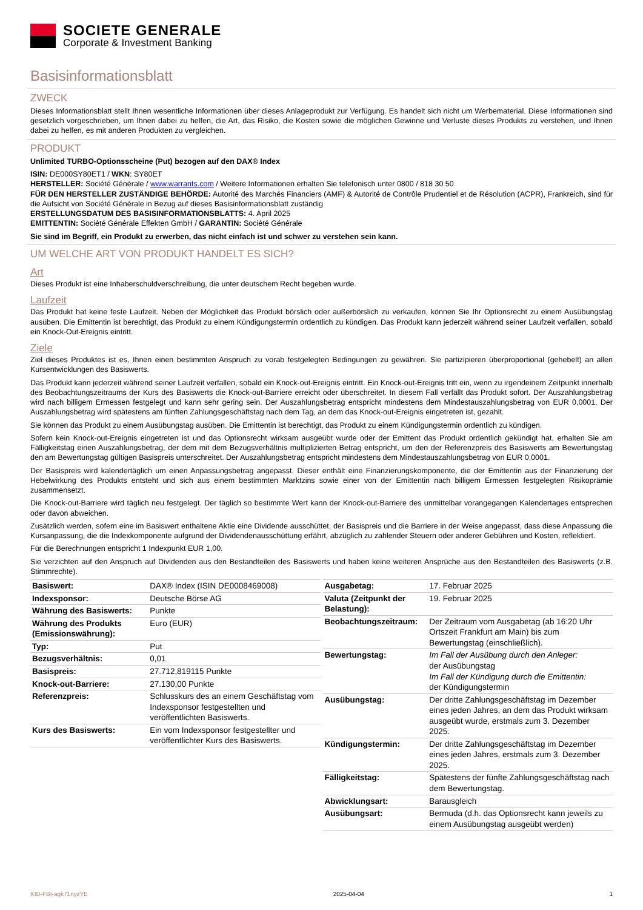SOCIETE GENERALE
Corporate & Investment Banking
Basisinformationsblatt
ZWECK
Dieses Informationsblatt stellt Ihnen wesentliche Informationen über dieses Anlageprodukt zur Verfügung. Es handelt sich nicht um Werbematerial. Diese Informationen sind gesetzlich vorgeschrieben, um Ihnen dabei zu helfen, die Art, das Risiko, die Kosten sowie die möglichen Gewinne und Verluste dieses Produkts zu verstehen, und Ihnen dabei zu helfen, es mit anderen Produkten zu vergleichen.
PRODUKT
Unlimited TURBO-Optionsscheine (Put) bezogen auf den DAX® Index
ISIN: DE000SY80ET1 / WKN: SY80ET
HERSTELLER: Société Générale / www.warrants.com / Weitere Informationen erhalten Sie telefonisch unter 0800 / 818 30 50
FÜR DEN HERSTELLER ZUSTÄNDIGE BEHÖRDE: Autorité des Marchés Financiers (AMF) & Autorité de Contrôle Prudentiel et de Résolution (ACPR), Frankreich, sind für die Aufsicht von Société Générale in Bezug auf dieses Basisinformationsblatt zuständig
ERSTELLUNGSDATUM DES BASISINFORMATIONSBLATTS: 4. April 2025
EMITTENTIN: Société Générale Effekten GmbH / GARANTIN: Société Générale
Sie sind im Begriff, ein Produkt zu erwerben, das nicht einfach ist und schwer zu verstehen sein kann.
UM WELCHE ART VON PRODUKT HANDELT ES SICH?
Art
Dieses Produkt ist eine Inhaberschuldverschreibung, die unter deutschem Recht begeben wurde.
Laufzeit
Das Produkt hat keine feste Laufzeit. Neben der Möglichkeit das Produkt börslich oder außerbörslich zu verkaufen, können Sie Ihr Optionsrecht zu einem Ausübungstag ausüben. Die Emittentin ist berechtigt, das Produkt zu einem Kündigungstermin ordentlich zu kündigen. Das Produkt kann jederzeit während seiner Laufzeit verfallen, sobald ein Knock-Out-Ereignis eintritt.
Ziele
Ziel dieses Produktes ist es, Ihnen einen bestimmten Anspruch zu vorab festgelegten Bedingungen zu gewähren. Sie partizipieren überproportional (gehebelt) an allen Kursentwicklungen des Basiswerts.
Das Produkt kann jederzeit während seiner Laufzeit verfallen, sobald ein Knock-out-Ereignis eintritt. Ein Knock-out-Ereignis tritt ein, wenn zu irgendeinem Zeitpunkt innerhalb des Beobachtungszeitraums der Kurs des Basiswerts die Knock-out-Barriere erreicht oder überschreitet. In diesem Fall verfällt das Produkt sofort. Der Auszahlungsbetrag wird nach billigem Ermessen festgelegt und kann sehr gering sein. Der Auszahlungsbetrag entspricht mindestens dem Mindestauszahlungsbetrag von EUR 0,0001. Der Auszahlungsbetrag wird spätestens am fünften Zahlungsgeschäftstag nach dem Tag, an dem das Knock-out-Ereignis eingetreten ist, gezahlt.
Sie können das Produkt zu einem Ausübungstag ausüben. Die Emittentin ist berechtigt, das Produkt zu einem Kündigungstermin ordentlich zu kündigen.
Sofern kein Knock-out-Ereignis eingetreten ist und das Optionsrecht wirksam ausgeübt wurde oder der Emittent das Produkt ordentlich gekündigt hat, erhalten Sie am Fälligkeitstag einen Auszahlungsbetrag, der dem mit dem Bezugsverhältnis multiplizierten Betrag entspricht, um den der Referenzpreis des Basiswerts am Bewertungstag den am Bewertungstag gültigen Basispreis unterschreitet. Der Auszahlungsbetrag entspricht mindestens dem Mindestauszahlungsbetrag von EUR 0,0001.
Der Basispreis wird kalendertäglich um einen Anpassungsbetrag angepasst. Dieser enthält eine Finanzierungskomponente, die der Emittentin aus der Finanzierung der Hebelwirkung des Produkts entsteht und sich aus einem bestimmten Marktzins sowie einer von der Emittentin nach billigem Ermessen festgelegten Risikoprämie zusammensetzt.
Die Knock-out-Barriere wird täglich neu festgelegt. Der täglich so bestimmte Wert kann der Knock-out-Barriere des unmittelbar vorangegangen Kalendertages entsprechen oder davon abweichen.
Zusätzlich werden, sofern eine im Basiswert enthaltene Aktie eine Dividende ausschüttet, der Basispreis und die Barriere in der Weise angepasst, dass diese Anpassung die Kursanpassung, die die Indexkomponente aufgrund der Dividendenausschüttung erfährt, abzüglich zu zahlender Steuern oder anderer Gebühren und Kosten, reflektiert.
Für die Berechnungen entspricht 1 Indexpunkt EUR 1,00.
Sie verzichten auf den Anspruch auf Dividenden aus den Bestandteilen des Basiswerts und haben keine weiteren Ansprüche aus den Bestandteilen des Basiswerts (z.B. Stimmrechte).
| Basiswert: | DAX® Index (ISIN DE0008469008) |
| Indexsponsor: | Deutsche Börse AG |
| Währung des Basiswerts: | Punkte |
| Währung des Produkts (Emissionswährung): | Euro (EUR) |
| Typ: | Put |
| Bezugsverhältnis: | 0,01 |
| Basispreis: | 27.712,819115 Punkte |
| Knock-out-Barriere: | 27.130,00 Punkte |
| Referenzpreis: | Schlusskurs des an einem Geschäftstag vom Indexsponsor festgestellten und veröffentlichten Basiswerts. |
| Kurs des Basiswerts: | Ein vom Indexsponsor festgestellter und veröffentlichter Kurs des Basiswerts. |
| Ausgabetag: | 17. Februar 2025 |
| Valuta (Zeitpunkt der Belastung): | 19. Februar 2025 |
| Beobachtungszeitraum: | Der Zeitraum vom Ausgabetag (ab 16:20 Uhr Ortszeit Frankfurt am Main) bis zum Bewertungstag (einschließlich). |
| Bewertungstag: | Im Fall der Ausübung durch den Anleger: der Ausübungstag Im Fall der Kündigung durch die Emittentin: der Kündigungstermin |
| Ausübungstag: | Der dritte Zahlungsgeschäftstag im Dezember eines jeden Jahres, an dem das Produkt wirksam ausgeübt wurde, erstmals zum 3. Dezember 2025. |
| Kündigungstermin: | Der dritte Zahlungsgeschäftstag im Dezember eines jeden Jahres, erstmals zum 3. Dezember 2025. |
| Fälligkeitstag: | Spätestens der fünfte Zahlungsgeschäftstag nach dem Bewertungstag. |
| Abwicklungsart: | Barausgleich |
| Ausübungsart: | Bermuda (d.h. das Optionsrecht kann jeweils zu einem Ausübungstag ausgeübt werden) |
KID-FBI-agk71nyzYE 2025-04-04 1